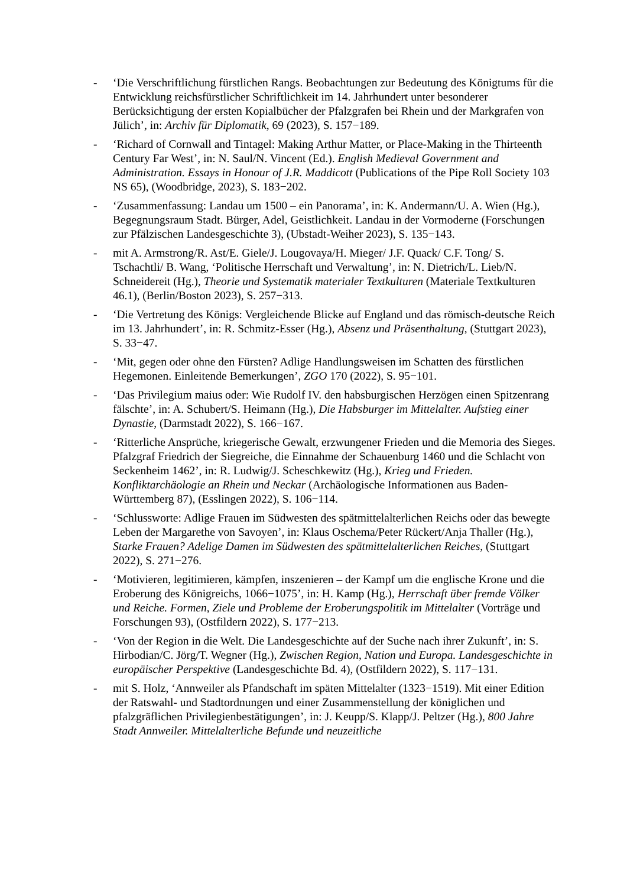- ‘Die Verschriftlichung fürstlichen Rangs. Beobachtungen zur Bedeutung des Königtums für die Entwicklung reichsfürstlicher Schriftlichkeit im 14. Jahrhundert unter besonderer Berücksichtigung der ersten Kopialbücher der Pfalzgrafen bei Rhein und der Markgrafen von Jülich’, in: Archiv für Diplomatik, 69 (2023), S. 157−189.
- ‘Richard of Cornwall and Tintagel: Making Arthur Matter, or Place-Making in the Thirteenth Century Far West’, in: N. Saul/N. Vincent (Ed.). English Medieval Government and Administration. Essays in Honour of J.R. Maddicott (Publications of the Pipe Roll Society 103 NS 65), (Woodbridge, 2023), S. 183−202.
- ‘Zusammenfassung: Landau um 1500 – ein Panorama’, in: K. Andermann/U. A. Wien (Hg.), Begegnungsraum Stadt. Bürger, Adel, Geistlichkeit. Landau in der Vormoderne (Forschungen zur Pfälzischen Landesgeschichte 3), (Ubstadt-Weiher 2023), S. 135−143.
- mit A. Armstrong/R. Ast/E. Giele/J. Lougovaya/H. Mieger/ J.F. Quack/ C.F. Tong/ S. Tschachtli/ B. Wang, ‘Politische Herrschaft und Verwaltung’, in: N. Dietrich/L. Lieb/N. Schneidereit (Hg.), Theorie und Systematik materialer Textkulturen (Materiale Textkulturen 46.1), (Berlin/Boston 2023), S. 257−313.
- ‘Die Vertretung des Königs: Vergleichende Blicke auf England und das römisch-deutsche Reich im 13. Jahrhundert’, in: R. Schmitz-Esser (Hg.), Absenz und Präsenthaltung, (Stuttgart 2023), S. 33−47.
- ‘Mit, gegen oder ohne den Fürsten? Adlige Handlungsweisen im Schatten des fürstlichen Hegemonen. Einleitende Bemerkungen’, ZGO 170 (2022), S. 95−101.
- ‘Das Privilegium maius oder: Wie Rudolf IV. den habsburgischen Herzögen einen Spitzenrang fälschte’, in: A. Schubert/S. Heimann (Hg.), Die Habsburger im Mittelalter. Aufstieg einer Dynastie, (Darmstadt 2022), S. 166−167.
- ‘Ritterliche Ansprüche, kriegerische Gewalt, erzwungener Frieden und die Memoria des Sieges. Pfalzgraf Friedrich der Siegreiche, die Einnahme der Schauenburg 1460 und die Schlacht von Seckenheim 1462’, in: R. Ludwig/J. Scheschkewitz (Hg.), Krieg und Frieden. Konfliktarchäologie an Rhein und Neckar (Archäologische Informationen aus Baden-Württemberg 87), (Esslingen 2022), S. 106−114.
- ‘Schlussworte: Adlige Frauen im Südwesten des spätmittelalterlichen Reichs oder das bewegte Leben der Margarethe von Savoyen’, in: Klaus Oschema/Peter Rückert/Anja Thaller (Hg.), Starke Frauen? Adelige Damen im Südwesten des spätmittelalterlichen Reiches, (Stuttgart 2022), S. 271−276.
- ‘Motivieren, legitimieren, kämpfen, inszenieren – der Kampf um die englische Krone und die Eroberung des Königreichs, 1066−1075’, in: H. Kamp (Hg.), Herrschaft über fremde Völker und Reiche. Formen, Ziele und Probleme der Eroberungspolitik im Mittelalter (Vorträge und Forschungen 93), (Ostfildern 2022), S. 177−213.
- ‘Von der Region in die Welt. Die Landesgeschichte auf der Suche nach ihrer Zukunft’, in: S. Hirbodian/C. Jörg/T. Wegner (Hg.), Zwischen Region, Nation und Europa. Landesgeschichte in europäischer Perspektive (Landesgeschichte Bd. 4), (Ostfildern 2022), S. 117−131.
- mit S. Holz, ‘Annweiler als Pfandschaft im späten Mittelalter (1323−1519). Mit einer Edition der Ratswahl- und Stadtordnungen und einer Zusammenstellung der königlichen und pfalzgräflichen Privilegienbestätigungen’, in: J. Keupp/S. Klapp/J. Peltzer (Hg.), 800 Jahre Stadt Annweiler. Mittelalterliche Befunde und neuzeitliche